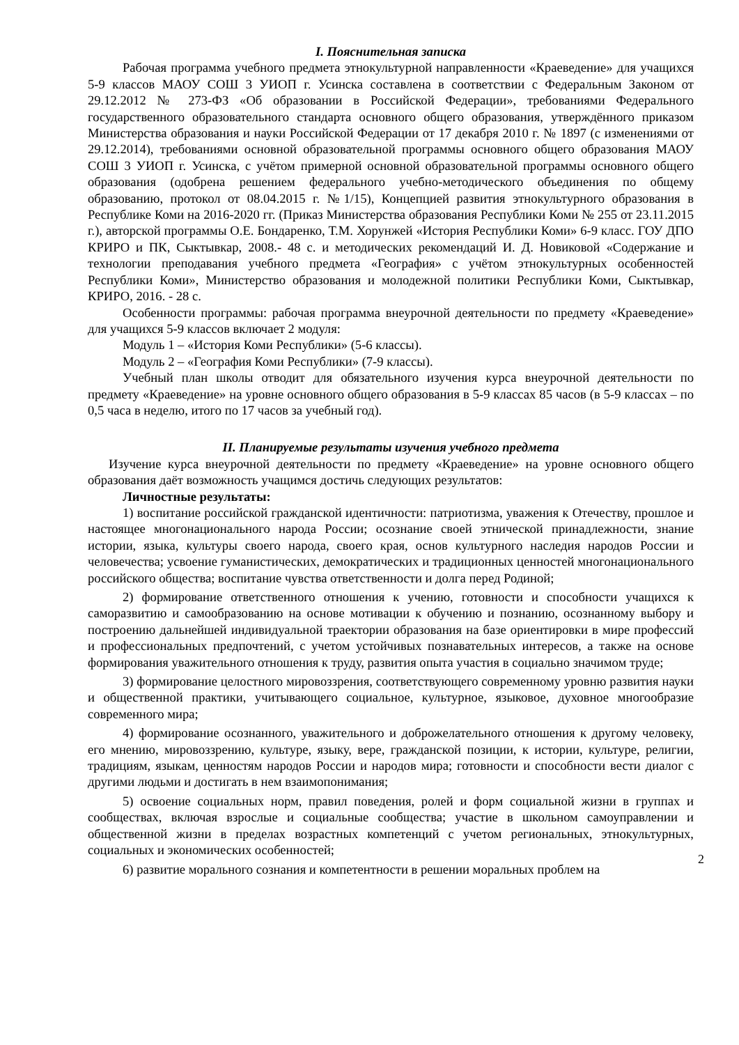I. Пояснительная записка
Рабочая программа учебного предмета этнокультурной направленности «Краеведение» для учащихся 5-9 классов МАОУ СОШ 3 УИОП г. Усинска составлена в соответствии с Федеральным Законом от 29.12.2012 № 273-ФЗ «Об образовании в Российской Федерации», требованиями Федерального государственного образовательного стандарта основного общего образования, утверждённого приказом Министерства образования и науки Российской Федерации от 17 декабря 2010 г. № 1897 (с изменениями от 29.12.2014), требованиями основной образовательной программы основного общего образования МАОУ СОШ 3 УИОП г. Усинска, с учётом примерной основной образовательной программы основного общего образования (одобрена решением федерального учебно-методического объединения по общему образованию, протокол от 08.04.2015 г. №1/15), Концепцией развития этнокультурного образования в Республике Коми на 2016-2020 гг. (Приказ Министерства образования Республики Коми № 255 от 23.11.2015 г.), авторской программы О.Е. Бондаренко, Т.М. Хорунжей «История Республики Коми» 6-9 класс. ГОУ ДПО КРИРО и ПК, Сыктывкар, 2008.- 48 с. и методических рекомендаций И. Д. Новиковой «Содержание и технологии преподавания учебного предмета «География» с учётом этнокультурных особенностей Республики Коми», Министерство образования и молодежной политики Республики Коми, Сыктывкар, КРИРО, 2016. - 28 с.
Особенности программы: рабочая программа внеурочной деятельности по предмету «Краеведение» для учащихся 5-9 классов включает 2 модуля:
Модуль 1 – «История Коми Республики» (5-6 классы).
Модуль 2 – «География Коми Республики» (7-9 классы).
Учебный план школы отводит для обязательного изучения курса внеурочной деятельности по предмету «Краеведение» на уровне основного общего образования в 5-9 классах 85 часов (в 5-9 классах – по 0,5 часа в неделю, итого по 17 часов за учебный год).
II. Планируемые результаты изучения учебного предмета
Изучение курса внеурочной деятельности по предмету «Краеведение» на уровне основного общего образования даёт возможность учащимся достичь следующих результатов:
Личностные результаты:
1) воспитание российской гражданской идентичности: патриотизма, уважения к Отечеству, прошлое и настоящее многонационального народа России; осознание своей этнической принадлежности, знание истории, языка, культуры своего народа, своего края, основ культурного наследия народов России и человечества; усвоение гуманистических, демократических и традиционных ценностей многонационального российского общества; воспитание чувства ответственности и долга перед Родиной;
2) формирование ответственного отношения к учению, готовности и способности учащихся к саморазвитию и самообразованию на основе мотивации к обучению и познанию, осознанному выбору и построению дальнейшей индивидуальной траектории образования на базе ориентировки в мире профессий и профессиональных предпочтений, с учетом устойчивых познавательных интересов, а также на основе формирования уважительного отношения к труду, развития опыта участия в социально значимом труде;
3) формирование целостного мировоззрения, соответствующего современному уровню развития науки и общественной практики, учитывающего социальное, культурное, языковое, духовное многообразие современного мира;
4) формирование осознанного, уважительного и доброжелательного отношения к другому человеку, его мнению, мировоззрению, культуре, языку, вере, гражданской позиции, к истории, культуре, религии, традициям, языкам, ценностям народов России и народов мира; готовности и способности вести диалог с другими людьми и достигать в нем взаимопонимания;
5) освоение социальных норм, правил поведения, ролей и форм социальной жизни в группах и сообществах, включая взрослые и социальные сообщества; участие в школьном самоуправлении и общественной жизни в пределах возрастных компетенций с учетом регио­нальных, этнокультурных, социальных и экономических особенностей;
2
6) развитие морального сознания и компетентности в решении моральных проблем на